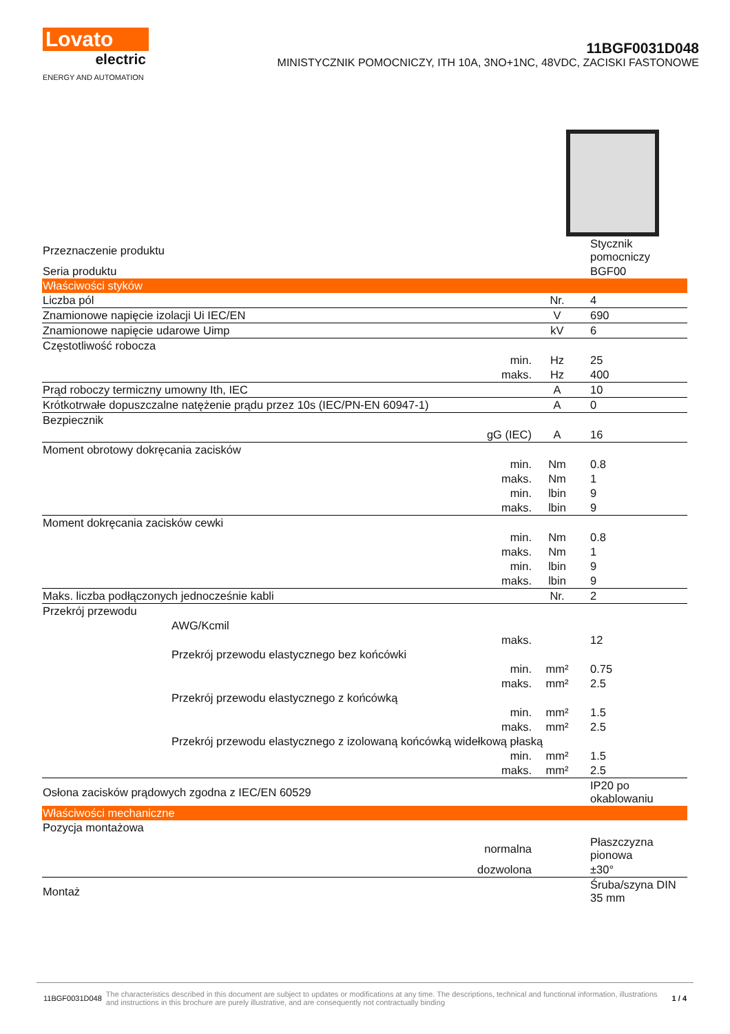Lovato
electric
ENERGY AND AUTOMATION
11BGF0031D048
MINISTYCZNIK POMOCNICZY, ITH 10A, 3NO+1NC, 48VDC, ZACISKI FASTONOWE
| Przeznaczenie produktu | | | Stycznik pomocniczy |
| Seria produktu | | | BGF00 |
| Właściwości styków | | | |
| Liczba pól | | Nr. | 4 |
| Znamionowe napięcie izolacji Ui IEC/EN | | V | 690 |
| Znamionowe napięcie udarowe Uimp | | kV | 6 |
| Częstotliwość robocza | | | |
| | min. | Hz | 25 |
| | maks. | Hz | 400 |
| Prąd roboczy termiczny umowny Ith, IEC | | A | 10 |
| Krótkotrwałe dopuszczalne natężenie prądu przez 10s (IEC/PN-EN 60947-1) | | A | 0 |
| Bezpiecznik | | | |
| | gG (IEC) | A | 16 |
| Moment obrotowy dokręcania zacisków | | | |
| | min. | Nm | 0.8 |
| | maks. | Nm | 1 |
| | min. | lbin | 9 |
| | maks. | lbin | 9 |
| Moment dokręcania zacisków cewki | | | |
| | min. | Nm | 0.8 |
| | maks. | Nm | 1 |
| | min. | lbin | 9 |
| | maks. | lbin | 9 |
| Maks. liczba podłączonych jednocześnie kabli | | Nr. | 2 |
| Przekrój przewodu | | | |
| AWG/Kcmil | | | |
| | maks. | | 12 |
| Przekrój przewodu elastycznego bez końcówki | | | |
| | min. | mm² | 0.75 |
| | maks. | mm² | 2.5 |
| Przekrój przewodu elastycznego z końcówką | | | |
| | min. | mm² | 1.5 |
| | maks. | mm² | 2.5 |
| Przekrój przewodu elastycznego z izolowaną końcówką widełkową płaską | | | |
| | min. | mm² | 1.5 |
| | maks. | mm² | 2.5 |
| Osłona zacisków prądowych zgodna z IEC/EN 60529 | | | IP20 po okablowaniu |
| Właściwości mechaniczne | | | |
| Pozycja montażowa | | | |
| | normalna | | Płaszczyzna pionowa |
| | dozwolona | | ±30° |
| Montaż | | | Śruba/szyna DIN 35 mm |
11BGF0031D048 The characteristics described in this document are subject to updates or modifications at any time. The descriptions, technical and functional information, illustrations and instructions in this brochure are purely illustrative, and are consequently not contractually binding 1 / 4